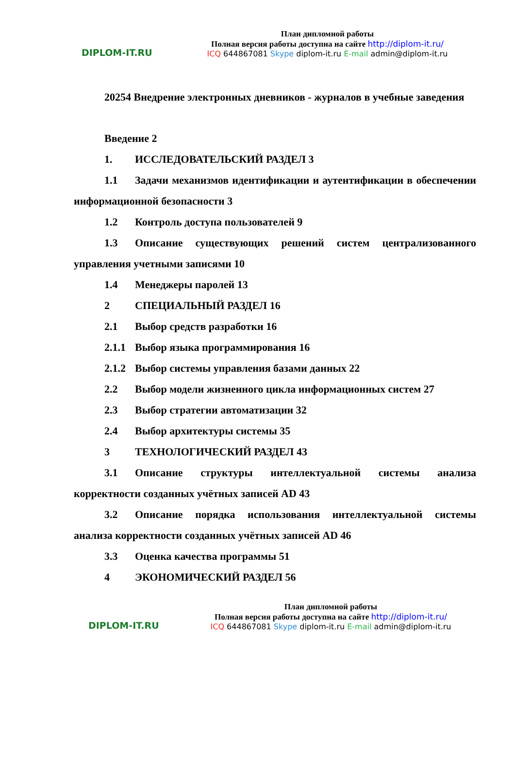DIPLOM-IT.RU
План дипломной работы
Полная версия работы доступна на сайте http://diplom-it.ru/
ICQ 644867081 Skype diplom-it.ru E-mail admin@diplom-it.ru
20254 Внедрение электронных дневников - журналов в учебные заведения
Введение 2
1. ИССЛЕДОВАТЕЛЬСКИЙ РАЗДЕЛ 3
1.1 Задачи механизмов идентификации и аутентификации в обеспечении информационной безопасности 3
1.2 Контроль доступа пользователей 9
1.3 Описание существующих решений систем централизованного управления учетными записями 10
1.4 Менеджеры паролей 13
2 СПЕЦИАЛЬНЫЙ РАЗДЕЛ 16
2.1 Выбор средств разработки 16
2.1.1 Выбор языка программирования 16
2.1.2 Выбор системы управления базами данных 22
2.2 Выбор модели жизненного цикла информационных систем 27
2.3 Выбор стратегии автоматизации 32
2.4 Выбор архитектуры системы 35
3 ТЕХНОЛОГИЧЕСКИЙ РАЗДЕЛ 43
3.1 Описание структуры интеллектуальной системы анализа корректности созданных учётных записей AD 43
3.2 Описание порядка использования интеллектуальной системы анализа корректности созданных учётных записей AD 46
3.3 Оценка качества программы 51
4 ЭКОНОМИЧЕСКИЙ РАЗДЕЛ 56
DIPLOM-IT.RU
План дипломной работы
Полная версия работы доступна на сайте http://diplom-it.ru/
ICQ 644867081 Skype diplom-it.ru E-mail admin@diplom-it.ru